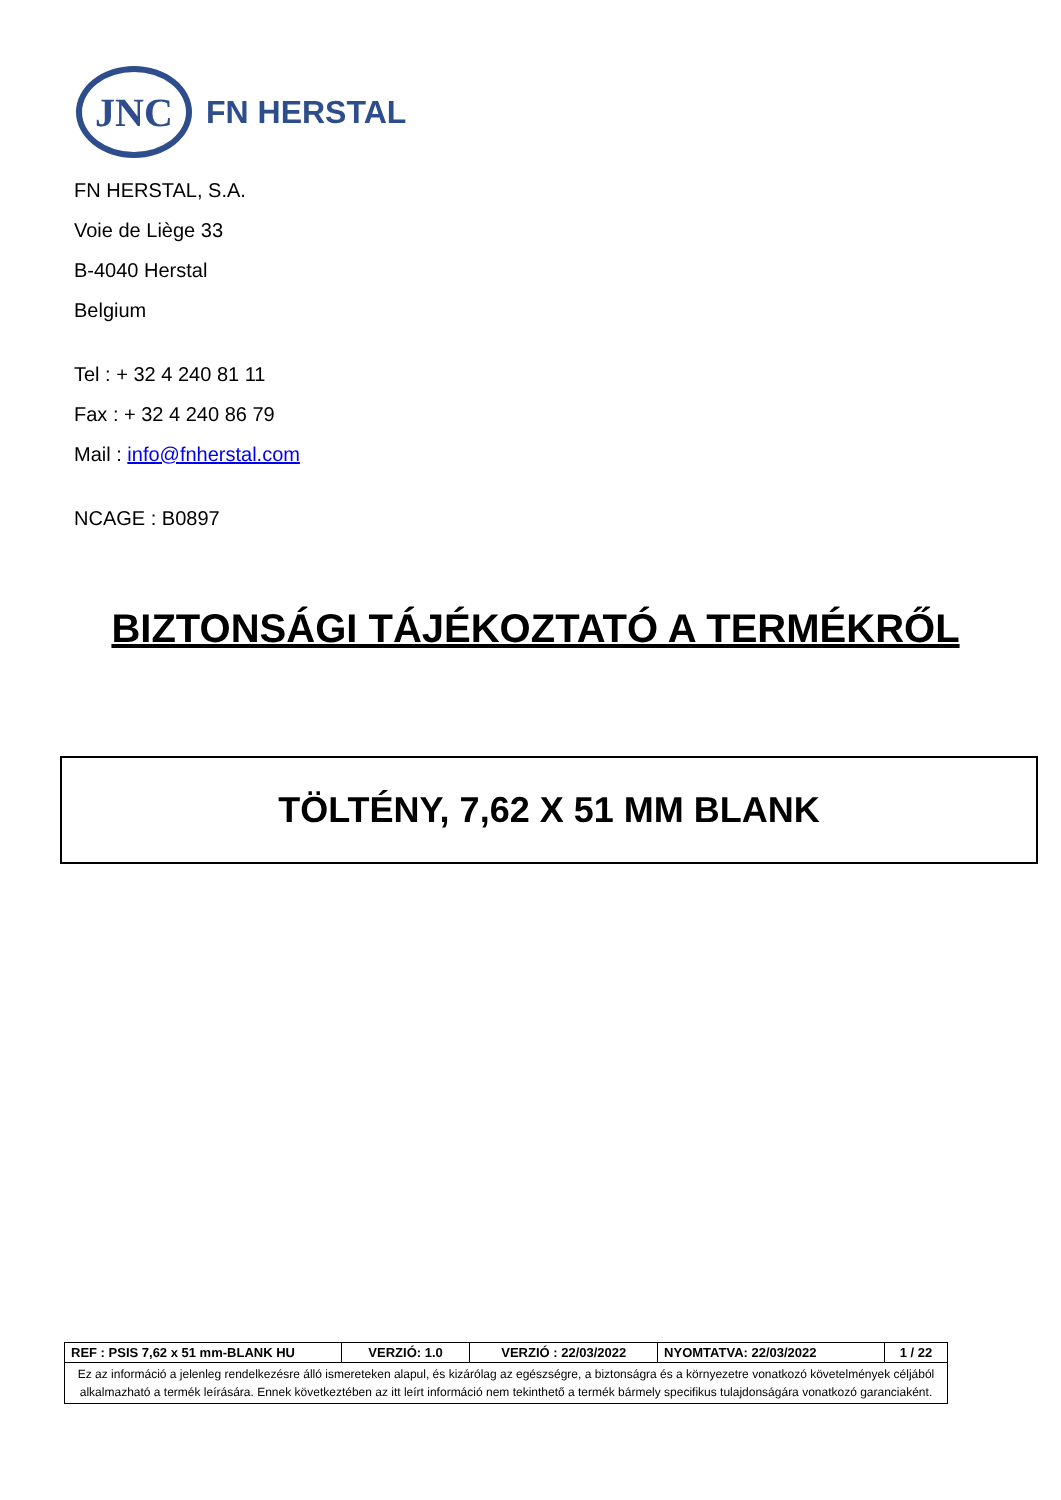JNC
FN HERSTAL
FN HERSTAL, S.A.
Voie de Liège 33
B-4040 Herstal
Belgium
Tel : + 32 4 240 81 11
Fax : + 32 4 240 86 79
Mail : info@fnherstal.com
NCAGE : B0897
BIZTONSÁGI TÁJÉKOZTATÓ A TERMÉKRŐL
TÖLTÉNY, 7,62 X 51 MM BLANK
| REF : PSIS 7,62 x 51 mm-BLANK HU | VERZIÓ: 1.0 | VERZIÓ : 22/03/2022 | NYOMTATVA: 22/03/2022 | 1 / 22 |
| Ez az információ a jelenleg rendelkezésre álló ismereteken alapul, és kizárólag az egészségre, a biztonságra és a környezetre vonatkozó követelmények céljából alkalmazható a termék leírására. Ennek következtében az itt leírt információ nem tekinthető a termék bármely specifikus tulajdonságára vonatkozó garanciaként. | | | | |